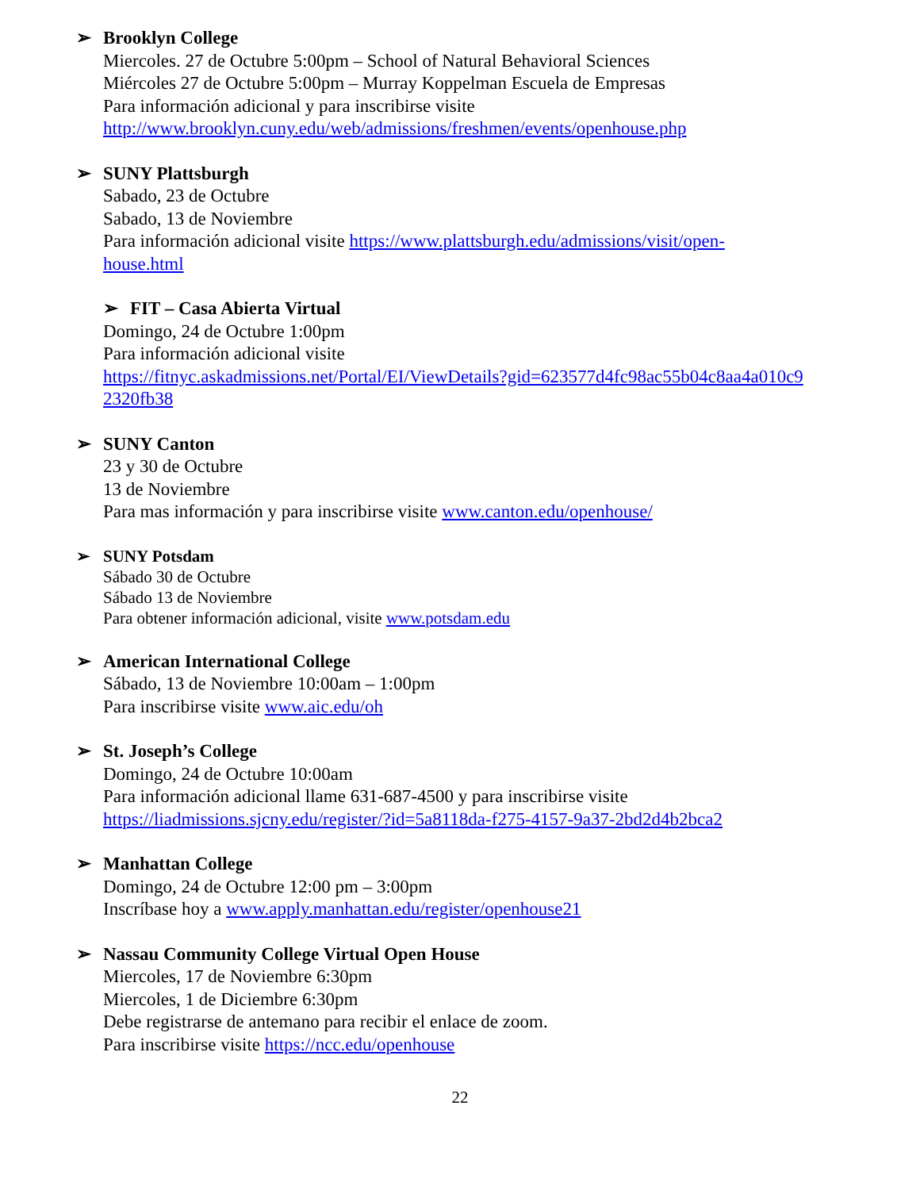➢ Brooklyn College
Miercoles. 27 de Octubre 5:00pm – School of Natural Behavioral Sciences
Miércoles 27 de Octubre 5:00pm – Murray Koppelman Escuela de Empresas
Para información adicional y para inscribirse visite
http://www.brooklyn.cuny.edu/web/admissions/freshmen/events/openhouse.php
➢ SUNY Plattsburgh
Sabado, 23 de Octubre
Sabado, 13 de Noviembre
Para información adicional visite https://www.plattsburgh.edu/admissions/visit/open-
house.html
➢ FIT – Casa Abierta Virtual
Domingo, 24 de Octubre 1:00pm
Para información adicional visite
https://fitnyc.askadmissions.net/Portal/EI/ViewDetails?gid=623577d4fc98ac55b04c8aa4a010c9
2320fb38
➢ SUNY Canton
23 y 30 de Octubre
13 de Noviembre
Para mas información y para inscribirse visite www.canton.edu/openhouse/
➢ SUNY Potsdam
Sábado 30 de Octubre
Sábado 13 de Noviembre
Para obtener información adicional, visite www.potsdam.edu
➢ American International College
Sábado, 13 de Noviembre 10:00am – 1:00pm
Para inscribirse visite www.aic.edu/oh
➢ St. Joseph’s College
Domingo, 24 de Octubre 10:00am
Para información adicional llame 631-687-4500 y para inscribirse visite
https://liadmissions.sjcny.edu/register/?id=5a8118da-f275-4157-9a37-2bd2d4b2bca2
➢ Manhattan College
Domingo, 24 de Octubre 12:00 pm – 3:00pm
Inscríbase hoy a www.apply.manhattan.edu/register/openhouse21
➢ Nassau Community College Virtual Open House
Miercoles, 17 de Noviembre 6:30pm
Miercoles, 1 de Diciembre 6:30pm
Debe registrarse de antemano para recibir el enlace de zoom.
Para inscribirse visite https://ncc.edu/openhouse
22